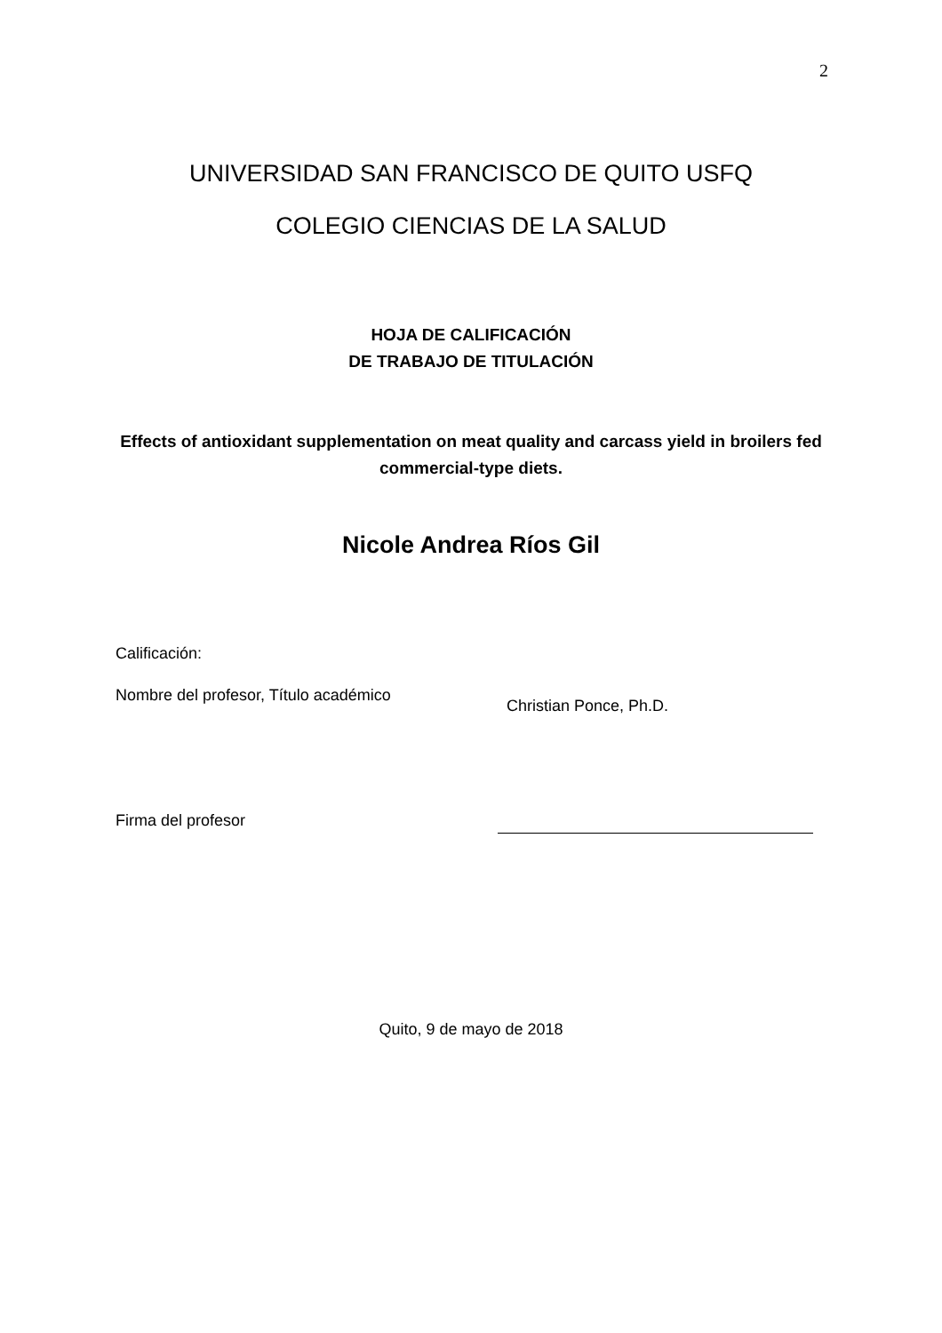2
UNIVERSIDAD SAN FRANCISCO DE QUITO USFQ
COLEGIO CIENCIAS DE LA SALUD
HOJA DE CALIFICACIÓN
DE TRABAJO DE TITULACIÓN
Effects of antioxidant supplementation on meat quality and carcass yield in broilers fed commercial-type diets.
Nicole Andrea Ríos Gil
Calificación:
Nombre del profesor, Título académico Christian Ponce, Ph.D.
Firma del profesor
Quito, 9 de mayo de 2018